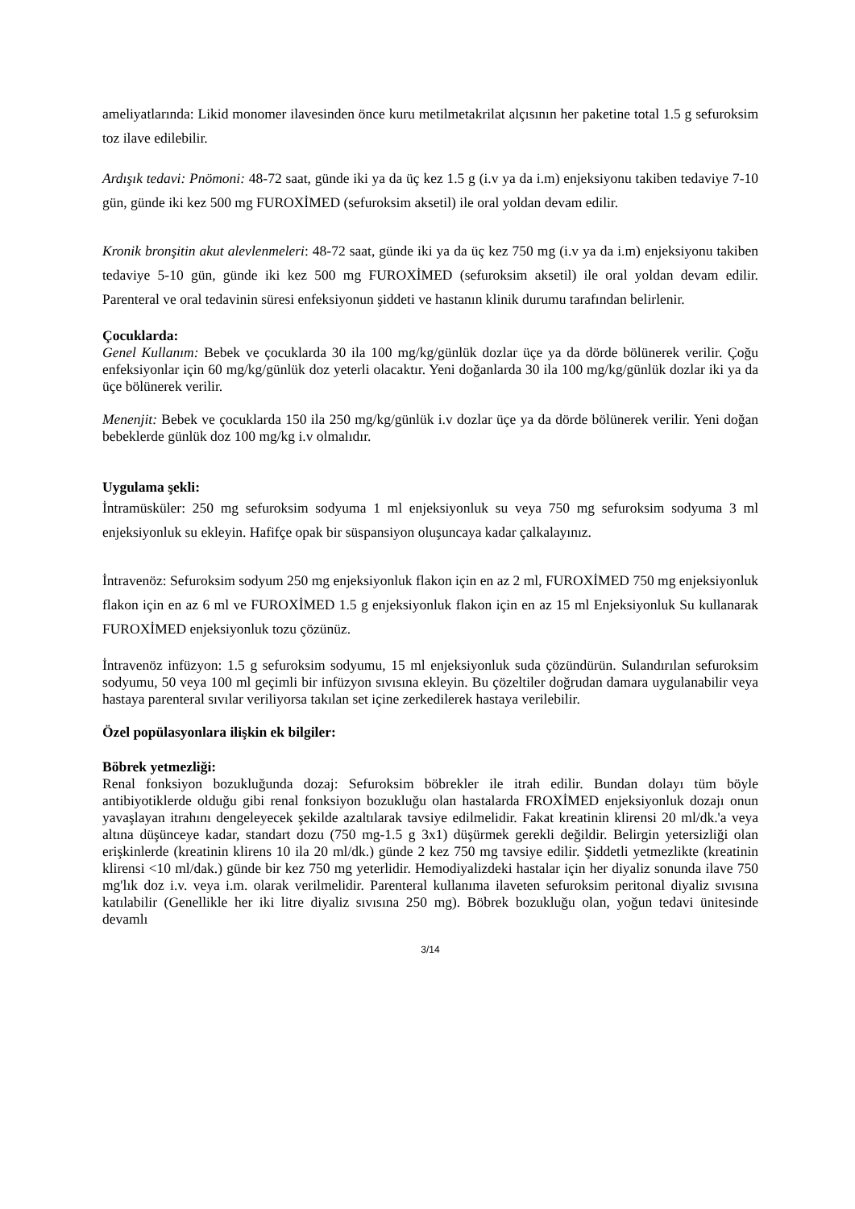ameliyatlarında: Likid monomer ilavesinden önce kuru metilmetakrilat alçısının her paketine total 1.5 g sefuroksim toz ilave edilebilir.
Ardışık tedavi: Pnömoni: 48-72 saat, günde iki ya da üç kez 1.5 g (i.v ya da i.m) enjeksiyonu takiben tedaviye 7-10 gün, günde iki kez 500 mg FUROXİMED (sefuroksim aksetil) ile oral yoldan devam edilir.
Kronik bronşitin akut alevlenmeleri: 48-72 saat, günde iki ya da üç kez 750 mg (i.v ya da i.m) enjeksiyonu takiben tedaviye 5-10 gün, günde iki kez 500 mg FUROXİMED (sefuroksim aksetil) ile oral yoldan devam edilir. Parenteral ve oral tedavinin süresi enfeksiyonun şiddeti ve hastanın klinik durumu tarafından belirlenir.
Çocuklarda:
Genel Kullanım: Bebek ve çocuklarda 30 ila 100 mg/kg/günlük dozlar üçe ya da dörde bölünerek verilir. Çoğu enfeksiyonlar için 60 mg/kg/günlük doz yeterli olacaktır. Yeni doğanlarda 30 ila 100 mg/kg/günlük dozlar iki ya da üçe bölünerek verilir.
Menenjit: Bebek ve çocuklarda 150 ila 250 mg/kg/günlük i.v dozlar üçe ya da dörde bölünerek verilir. Yeni doğan bebeklerde günlük doz 100 mg/kg i.v olmalıdır.
Uygulama şekli:
İntramüsküler: 250 mg sefuroksim sodyuma 1 ml enjeksiyonluk su veya 750 mg sefuroksim sodyuma 3 ml enjeksiyonluk su ekleyin. Hafifçe opak bir süspansiyon oluşuncaya kadar çalkalayınız.
İntravenöz: Sefuroksim sodyum 250 mg enjeksiyonluk flakon için en az 2 ml, FUROXİMED 750 mg enjeksiyonluk flakon için en az 6 ml ve FUROXİMED 1.5 g enjeksiyonluk flakon için en az 15 ml Enjeksiyonluk Su kullanarak FUROXİMED enjeksiyonluk tozu çözünüz.
İntravenöz infüzyon: 1.5 g sefuroksim sodyumu, 15 ml enjeksiyonluk suda çözündürün. Sulandırılan sefuroksim sodyumu, 50 veya 100 ml geçimli bir infüzyon sıvısına ekleyin. Bu çözeltiler doğrudan damara uygulanabilir veya hastaya parenteral sıvılar veriliyorsa takılan set içine zerkedilerek hastaya verilebilir.
Özel popülasyonlara ilişkin ek bilgiler:
Böbrek yetmezliği:
Renal fonksiyon bozukluğunda dozaj: Sefuroksim böbrekler ile itrah edilir. Bundan dolayı tüm böyle antibiyotiklerde olduğu gibi renal fonksiyon bozukluğu olan hastalarda FROXİMED enjeksiyonluk dozajı onun yavaşlayan itrahını dengeleyecek şekilde azaltılarak tavsiye edilmelidir. Fakat kreatinin klirensi 20 ml/dk.'a veya altına düşünceye kadar, standart dozu (750 mg-1.5 g 3x1) düşürmek gerekli değildir. Belirgin yetersizliği olan erişkinlerde (kreatinin klirens 10 ila 20 ml/dk.) günde 2 kez 750 mg tavsiye edilir. Şiddetli yetmezlikte (kreatinin klirensi <10 ml/dak.) günde bir kez 750 mg yeterlidir. Hemodiyalizdeki hastalar için her diyaliz sonunda ilave 750 mg'lık doz i.v. veya i.m. olarak verilmelidir. Parenteral kullanıma ilaveten sefuroksim peritonal diyaliz sıvısına katılabilir (Genellikle her iki litre diyaliz sıvısına 250 mg). Böbrek bozukluğu olan, yoğun tedavi ünitesinde devamlı
3/14